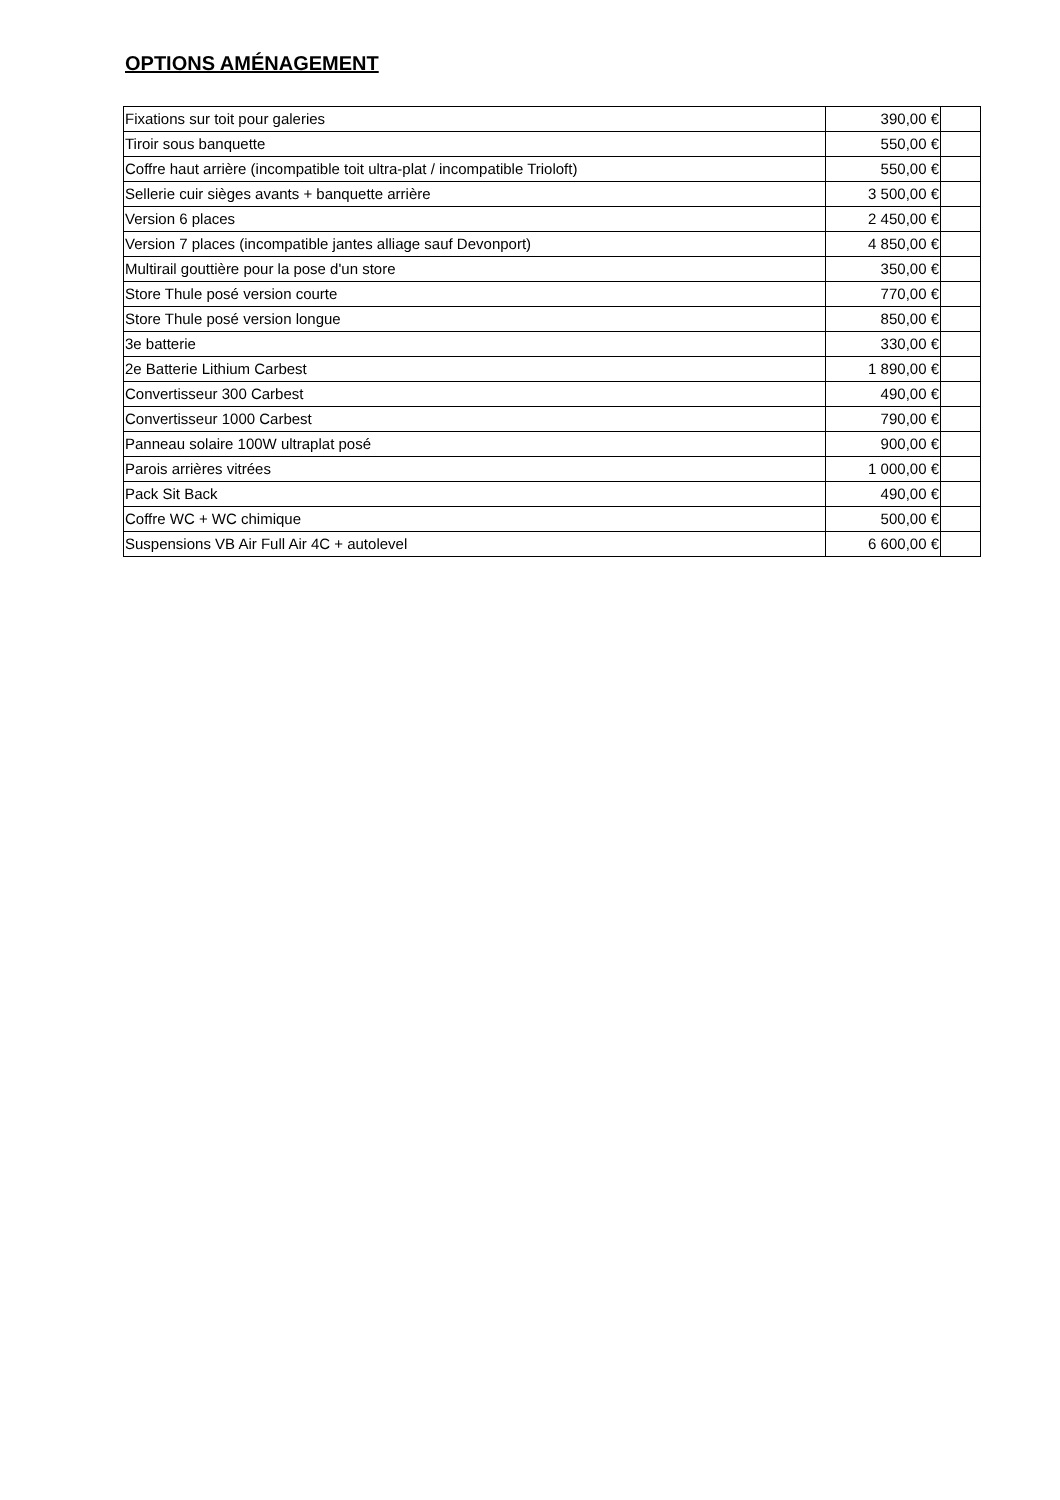OPTIONS AMÉNAGEMENT
| Fixations sur toit pour galeries | 390,00 € | |
| Tiroir sous banquette | 550,00 € | |
| Coffre haut arrière (incompatible toit ultra-plat / incompatible Trioloft) | 550,00 € | |
| Sellerie cuir sièges avants + banquette arrière | 3 500,00 € | |
| Version 6 places | 2 450,00 € | |
| Version 7 places (incompatible jantes alliage sauf Devonport) | 4 850,00 € | |
| Multirail gouttière pour la pose d'un store | 350,00 € | |
| Store Thule posé version courte | 770,00 € | |
| Store Thule posé version longue | 850,00 € | |
| 3e batterie | 330,00 € | |
| 2e Batterie Lithium Carbest | 1 890,00 € | |
| Convertisseur 300 Carbest | 490,00 € | |
| Convertisseur 1000 Carbest | 790,00 € | |
| Panneau solaire 100W ultraplat posé | 900,00 € | |
| Parois arrières vitrées | 1 000,00 € | |
| Pack Sit Back | 490,00 € | |
| Coffre WC + WC chimique | 500,00 € | |
| Suspensions VB Air Full Air 4C + autolevel | 6 600,00 € | |